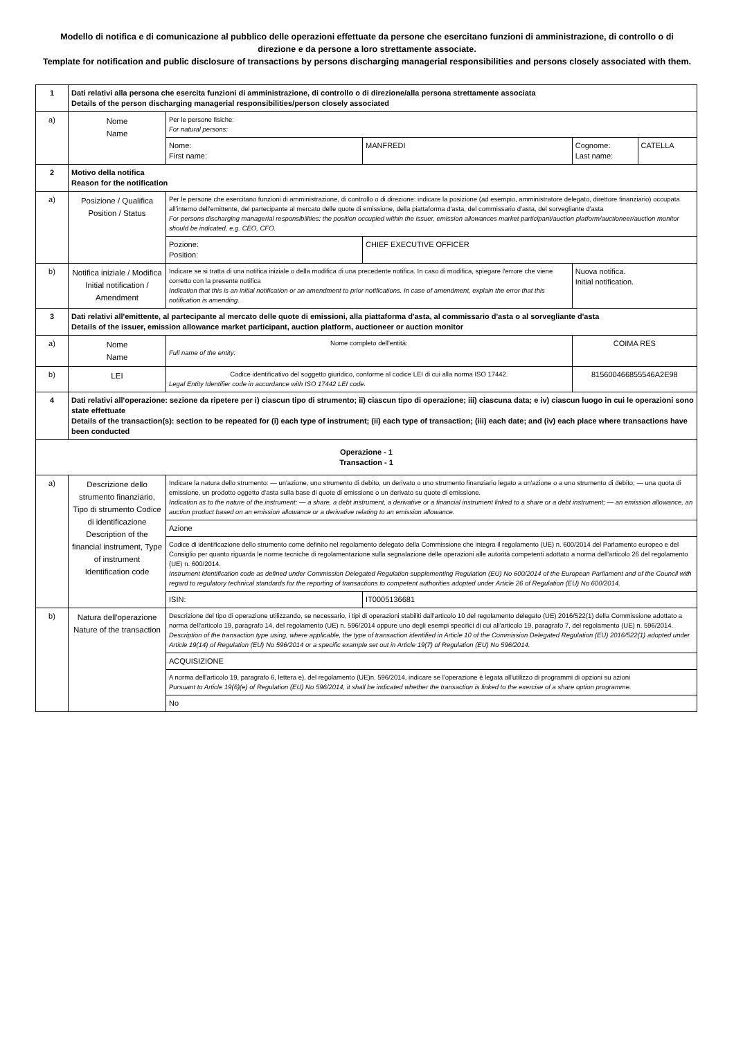Modello di notifica e di comunicazione al pubblico delle operazioni effettuate da persone che esercitano funzioni di amministrazione, di controllo o di direzione e da persone a loro strettamente associate.
Template for notification and public disclosure of transactions by persons discharging managerial responsibilities and persons closely associated with them.
| 1 | Dati relativi alla persona che esercita funzioni di amministrazione, di controllo o di direzione/alla persona strettamente associata Details of the person discharging managerial responsibilities/person closely associated | | | | |
| a) | Nome Name | Per le persone fisiche: For natural persons: | | | |
| | | Nome: First name: | MANFREDI | Cognome: Last name: | CATELLA |
| 2 | Motivo della notifica Reason for the notification | | | | |
| a) | Posizione / Qualifica Position / Status | Per le persone che esercitano funzioni di amministrazione, di controllo o di direzione: indicare la posizione (ad esempio, amministratore delegato, direttore finanziario) occupata all'interno dell'emittente, del partecipante al mercato delle quote di emissione, della piattaforma d'asta, del commissario d'asta, del sorvegliante d'asta For persons discharging managerial responsibilities: the position occupied within the issuer, emission allowances market participant/auction platform/auctioneer/auction monitor should be indicated, e.g. CEO, CFO. | | | |
| | | Pozione: Position: | CHIEF EXECUTIVE OFFICER | | |
| b) | Notifica iniziale / Modifica Initial notification / Amendment | Indicare se si tratta di una notifica iniziale o della modifica di una precedente notifica. In caso di modifica, spiegare l'errore che viene corretto con la presente notifica Indication that this is an initial notification or an amendment to prior notifications. In case of amendment, explain the error that this notification is amending. | | Nuova notifica. Initial notification. | |
| 3 | Dati relativi all'emittente, al partecipante al mercato delle quote di emissioni, alla piattaforma d'asta, al commissario d'asta o al sorvegliante d'asta Details of the issuer, emission allowance market participant, auction platform, auctioneer or auction monitor | | | | |
| a) | Nome Name | Nome completo dell'entità: Full name of the entity: | | COIMA RES | |
| b) | LEI | Codice identificativo del soggetto giuridico, conforme al codice LEI di cui alla norma ISO 17442. Legal Entity Identifier code in accordance with ISO 17442 LEI code. | | 815600466855546A2E98 | |
| 4 | Dati relativi all'operazione: sezione da ripetere per i) ciascun tipo di strumento; ii) ciascun tipo di operazione; iii) ciascuna data; e iv) ciascun luogo in cui le operazioni sono state effettuate Details of the transaction(s): section to be repeated for (i) each type of instrument; (ii) each type of transaction; (iii) each date; and (iv) each place where transactions have been conducted | | | | |
| Operazione - 1 Transaction - 1 | | | | | |
| a) | Descrizione dello strumento finanziario, Tipo di strumento Codice di identificazione Description of the financial instrument, Type of instrument Identification code | Indicare la natura dello strumento: — un'azione, uno strumento di debito, un derivato o uno strumento finanziario legato a un'azione o a uno strumento di debito; — una quota di emissione, un prodotto oggetto d'asta sulla base di quote di emissione o un derivato su quote di emissione. Indication as to the nature of the instrument: — a share, a debt instrument, a derivative or a financial instrument linked to a share or a debt instrument; — an emission allowance, an auction product based on an emission allowance or a derivative relating to an emission allowance. | | | |
| | | Azione | | | |
| | | Codice di identificazione dello strumento come definito nel regolamento delegato della Commissione che integra il regolamento (UE) n. 600/2014 del Parlamento europeo e del Consiglio per quanto riguarda le norme tecniche di regolamentazione sulla segnalazione delle operazioni alle autorità competenti adottato a norma dell'articolo 26 del regolamento (UE) n. 600/2014. Instrument identification code as defined under Commission Delegated Regulation supplementing Regulation (EU) No 600/2014 of the European Parliament and of the Council with regard to regulatory technical standards for the reporting of transactions to competent authorities adopted under Article 26 of Regulation (EU) No 600/2014. | | | |
| | | ISIN: | IT0005136681 | | |
| b) | Natura dell'operazione Nature of the transaction | Descrizione del tipo di operazione utilizzando, se necessario, i tipi di operazioni stabiliti dall'articolo 10 del regolamento delegato (UE) 2016/522(1) della Commissione adottato a norma dell'articolo 19, paragrafo 14, del regolamento (UE) n. 596/2014 oppure uno degli esempi specifici di cui all'articolo 19, paragrafo 7, del regolamento (UE) n. 596/2014. Description of the transaction type using, where applicable, the type of transaction identified in Article 10 of the Commission Delegated Regulation (EU) 2016/522(1) adopted under Article 19(14) of Regulation (EU) No 596/2014 or a specific example set out in Article 19(7) of Regulation (EU) No 596/2014. | | | |
| | | ACQUISIZIONE | | | |
| | | A norma dell'articolo 19, paragrafo 6, lettera e), del regolamento (UE)n. 596/2014, indicare se l'operazione è legata all'utilizzo di programmi di opzioni su azioni Pursuant to Article 19(6)(e) of Regulation (EU) No 596/2014, it shall be indicated whether the transaction is linked to the exercise of a share option programme. | | | |
| | | No | | | |